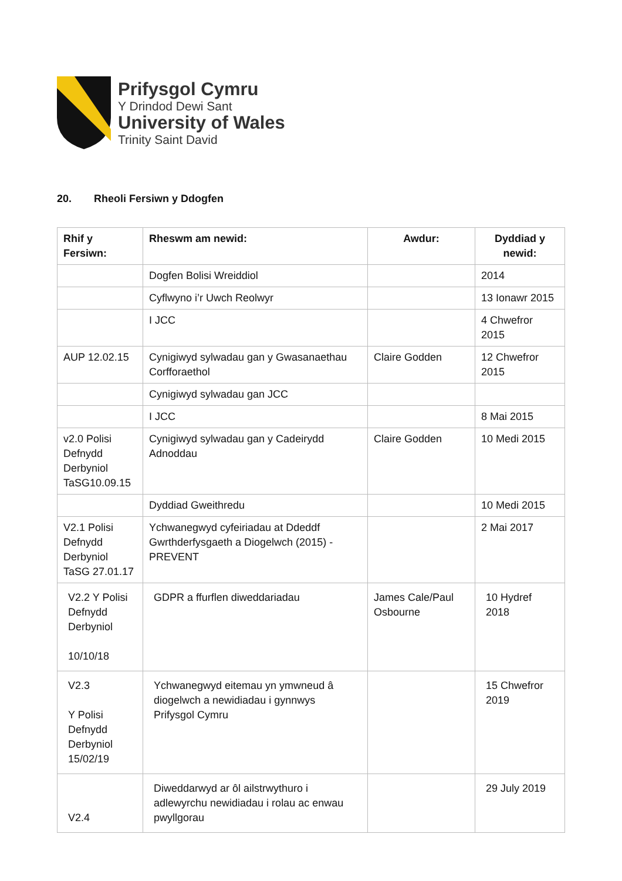Prifysgol Cymru
Y Drindod Dewi Sant
University of Wales
Trinity Saint David
20. Rheoli Fersiwn y Ddogfen
| Rhif y Fersiwn: | Rheswm am newid: | Awdur: | Dyddiad y newid: |
| --- | --- | --- | --- |
| | Dogfen Bolisi Wreiddiol | | 2014 |
| | Cyflwyno i’r Uwch Reolwyr | | 13 Ionawr 2015 |
| | I JCC | | 4 Chwefror 2015 |
| AUP 12.02.15 | Cynigiwyd sylwadau gan y Gwasanaethau Corfforaethol | Claire Godden | 12 Chwefror 2015 |
| | Cynigiwyd sylwadau gan JCC | | |
| | I JCC | | 8 Mai 2015 |
| v2.0 Polisi Defnydd Derbyniol TaSG10.09.15 | Cynigiwyd sylwadau gan y Cadeirydd Adnoddau | Claire Godden | 10 Medi 2015 |
| | Dyddiad Gweithredu | | 10 Medi 2015 |
| V2.1 Polisi Defnydd Derbyniol TaSG 27.01.17 | Ychwanegwyd cyfeiriadau at Ddeddf Gwrthderfysgaeth a Diogelwch (2015) - PREVENT | | 2 Mai 2017 |
| V2.2 Y Polisi Defnydd Derbyniol 10/10/18 | GDPR a ffurflen diweddariadau | James Cale/Paul Osbourne | 10 Hydref 2018 |
| V2.3 Y Polisi Defnydd Derbyniol 15/02/19 | Ychwanegwyd eitemau yn ymwneud â diogelwch a newidiadau i gynnwys Prifysgol Cymru | | 15 Chwefror 2019 |
| V2.4 | Diweddarwyd ar ôl ailstrwythuro i adlewyrchu newidiadau i rolau ac enwau pwyllgorau | | 29 July 2019 |